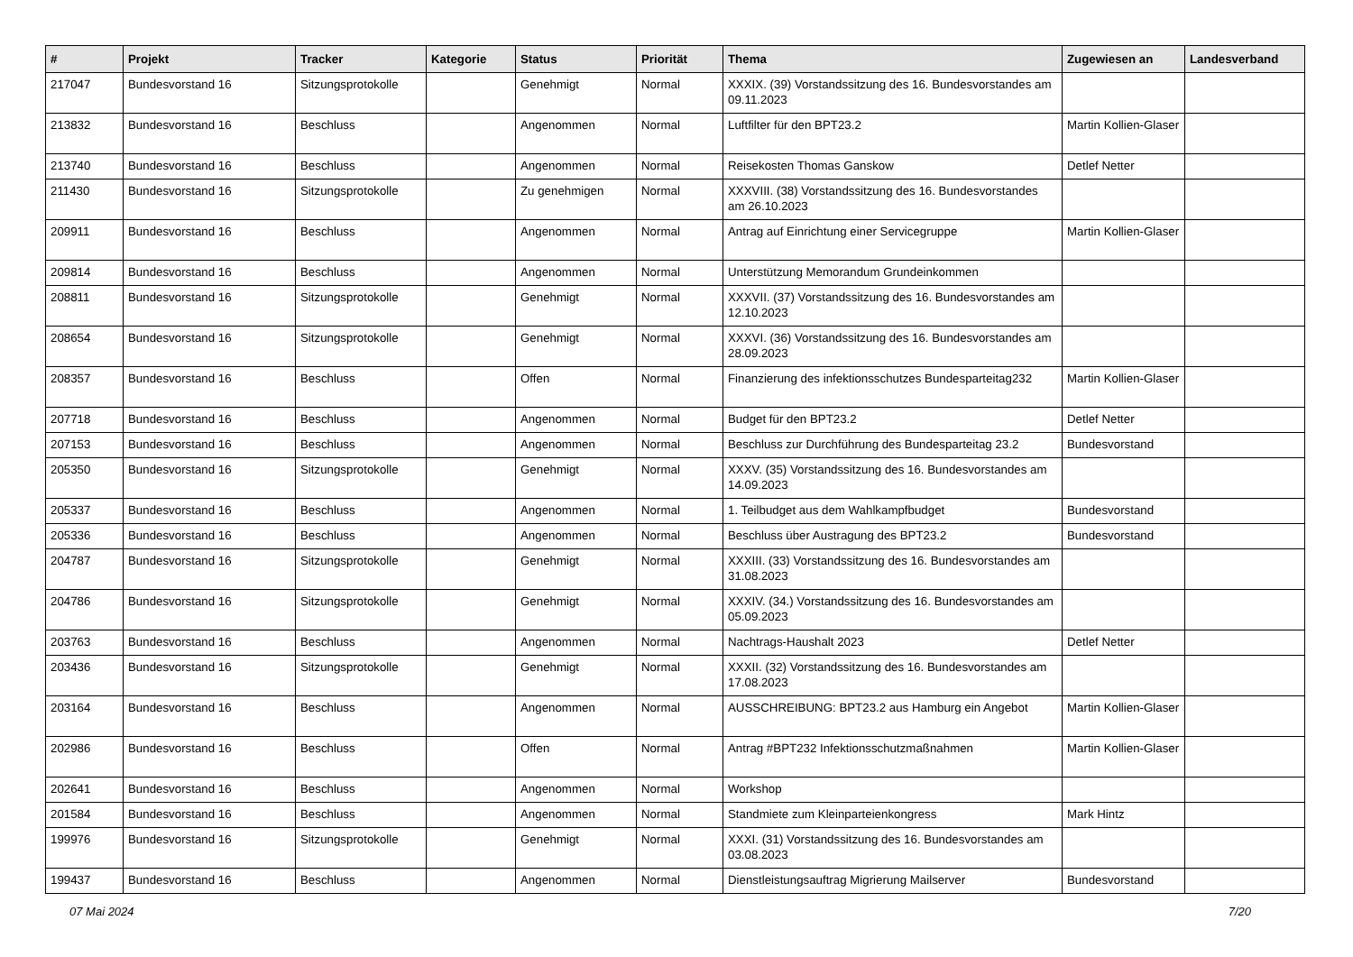| # | Projekt | Tracker | Kategorie | Status | Priorität | Thema | Zugewiesen an | Landesverband |
| --- | --- | --- | --- | --- | --- | --- | --- | --- |
| 217047 | Bundesvorstand 16 | Sitzungsprotokolle | | Genehmigt | Normal | XXXIX. (39) Vorstandssitzung des 16. Bundesvorstandes am 09.11.2023 | | |
| 213832 | Bundesvorstand 16 | Beschluss | | Angenommen | Normal | Luftfilter für den BPT23.2 | Martin Kollien-Glaser | |
| 213740 | Bundesvorstand 16 | Beschluss | | Angenommen | Normal | Reisekosten Thomas Ganskow | Detlef Netter | |
| 211430 | Bundesvorstand 16 | Sitzungsprotokolle | | Zu genehmigen | Normal | XXXVIII. (38) Vorstandssitzung des 16. Bundesvorstandes am 26.10.2023 | | |
| 209911 | Bundesvorstand 16 | Beschluss | | Angenommen | Normal | Antrag auf Einrichtung einer Servicegruppe | Martin Kollien-Glaser | |
| 209814 | Bundesvorstand 16 | Beschluss | | Angenommen | Normal | Unterstützung Memorandum Grundeinkommen | | |
| 208811 | Bundesvorstand 16 | Sitzungsprotokolle | | Genehmigt | Normal | XXXVII. (37) Vorstandssitzung des 16. Bundesvorstandes am 12.10.2023 | | |
| 208654 | Bundesvorstand 16 | Sitzungsprotokolle | | Genehmigt | Normal | XXXVI. (36) Vorstandssitzung des 16. Bundesvorstandes am 28.09.2023 | | |
| 208357 | Bundesvorstand 16 | Beschluss | | Offen | Normal | Finanzierung des infektionsschutzes Bundesparteitag232 | Martin Kollien-Glaser | |
| 207718 | Bundesvorstand 16 | Beschluss | | Angenommen | Normal | Budget für den BPT23.2 | Detlef Netter | |
| 207153 | Bundesvorstand 16 | Beschluss | | Angenommen | Normal | Beschluss zur Durchführung des Bundesparteitag 23.2 | Bundesvorstand | |
| 205350 | Bundesvorstand 16 | Sitzungsprotokolle | | Genehmigt | Normal | XXXV. (35) Vorstandssitzung des 16. Bundesvorstandes am 14.09.2023 | | |
| 205337 | Bundesvorstand 16 | Beschluss | | Angenommen | Normal | 1. Teilbudget aus dem Wahlkampfbudget | Bundesvorstand | |
| 205336 | Bundesvorstand 16 | Beschluss | | Angenommen | Normal | Beschluss über Austragung des BPT23.2 | Bundesvorstand | |
| 204787 | Bundesvorstand 16 | Sitzungsprotokolle | | Genehmigt | Normal | XXXIII. (33) Vorstandssitzung des 16. Bundesvorstandes am 31.08.2023 | | |
| 204786 | Bundesvorstand 16 | Sitzungsprotokolle | | Genehmigt | Normal | XXXIV. (34.) Vorstandssitzung des 16. Bundesvorstandes am 05.09.2023 | | |
| 203763 | Bundesvorstand 16 | Beschluss | | Angenommen | Normal | Nachtrags-Haushalt 2023 | Detlef Netter | |
| 203436 | Bundesvorstand 16 | Sitzungsprotokolle | | Genehmigt | Normal | XXXII. (32) Vorstandssitzung des 16. Bundesvorstandes am 17.08.2023 | | |
| 203164 | Bundesvorstand 16 | Beschluss | | Angenommen | Normal | AUSSCHREIBUNG: BPT23.2 aus Hamburg ein Angebot | Martin Kollien-Glaser | |
| 202986 | Bundesvorstand 16 | Beschluss | | Offen | Normal | Antrag #BPT232 Infektionsschutzmaßnahmen | Martin Kollien-Glaser | |
| 202641 | Bundesvorstand 16 | Beschluss | | Angenommen | Normal | Workshop | | |
| 201584 | Bundesvorstand 16 | Beschluss | | Angenommen | Normal | Standmiete zum Kleinparteienkongress | Mark Hintz | |
| 199976 | Bundesvorstand 16 | Sitzungsprotokolle | | Genehmigt | Normal | XXXI. (31) Vorstandssitzung des 16. Bundesvorstandes am 03.08.2023 | | |
| 199437 | Bundesvorstand 16 | Beschluss | | Angenommen | Normal | Dienstleistungsauftrag Migrierung Mailserver | Bundesvorstand | |
07 Mai 2024 7/20